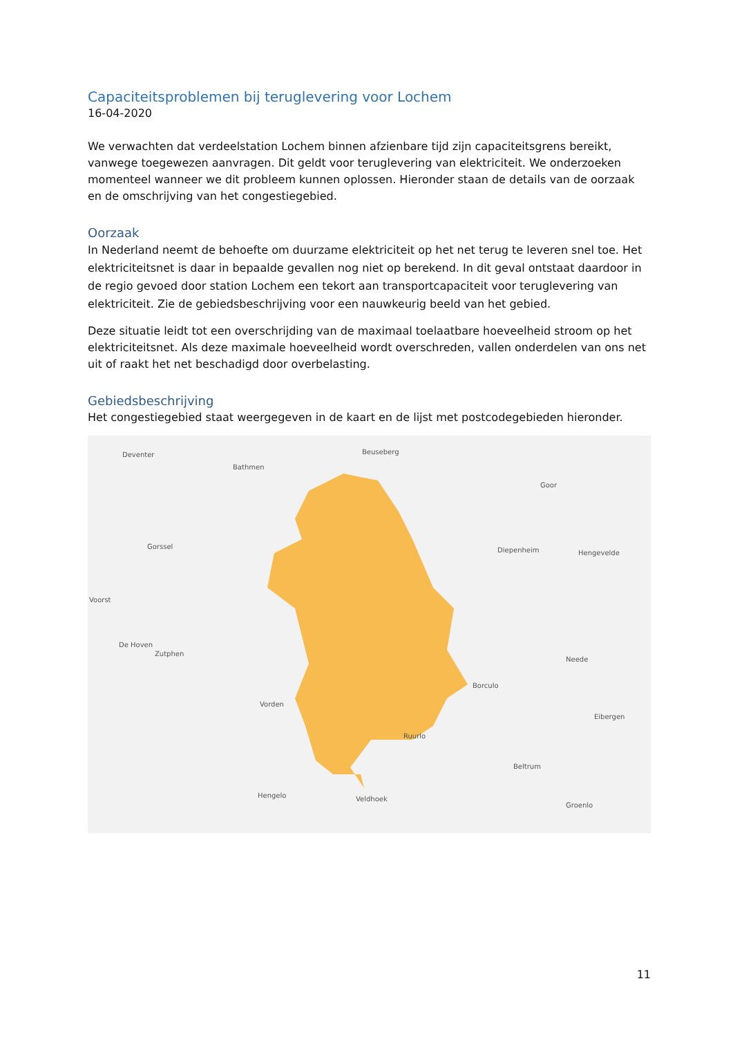Capaciteitsproblemen bij teruglevering voor Lochem
16-04-2020
We verwachten dat verdeelstation Lochem binnen afzienbare tijd zijn capaciteitsgrens bereikt, vanwege toegewezen aanvragen. Dit geldt voor teruglevering van elektriciteit. We onderzoeken momenteel wanneer we dit probleem kunnen oplossen. Hieronder staan de details van de oorzaak en de omschrijving van het congestiegebied.
Oorzaak
In Nederland neemt de behoefte om duurzame elektriciteit op het net terug te leveren snel toe. Het elektriciteitsnet is daar in bepaalde gevallen nog niet op berekend. In dit geval ontstaat daardoor in de regio gevoed door station Lochem een tekort aan transportcapaciteit voor teruglevering van elektriciteit. Zie de gebiedsbeschrijving voor een nauwkeurig beeld van het gebied.
Deze situatie leidt tot een overschrijding van de maximaal toelaatbare hoeveelheid stroom op het elektriciteitsnet. Als deze maximale hoeveelheid wordt overschreden, vallen onderdelen van ons net uit of raakt het net beschadigd door overbelasting.
Gebiedsbeschrijving
Het congestiegebied staat weergegeven in de kaart en de lijst met postcodegebieden hieronder.
Deventer
Bathmen
Beuseberg
Goor
Gorssel Diepenheim Hengevelde
Voorst
De Hoven
Zutphen
Neede
Borculo
Vorden
Eibergen
Ruurlo
Beltrum
Hengelo Veldhoek
Groenlo
11